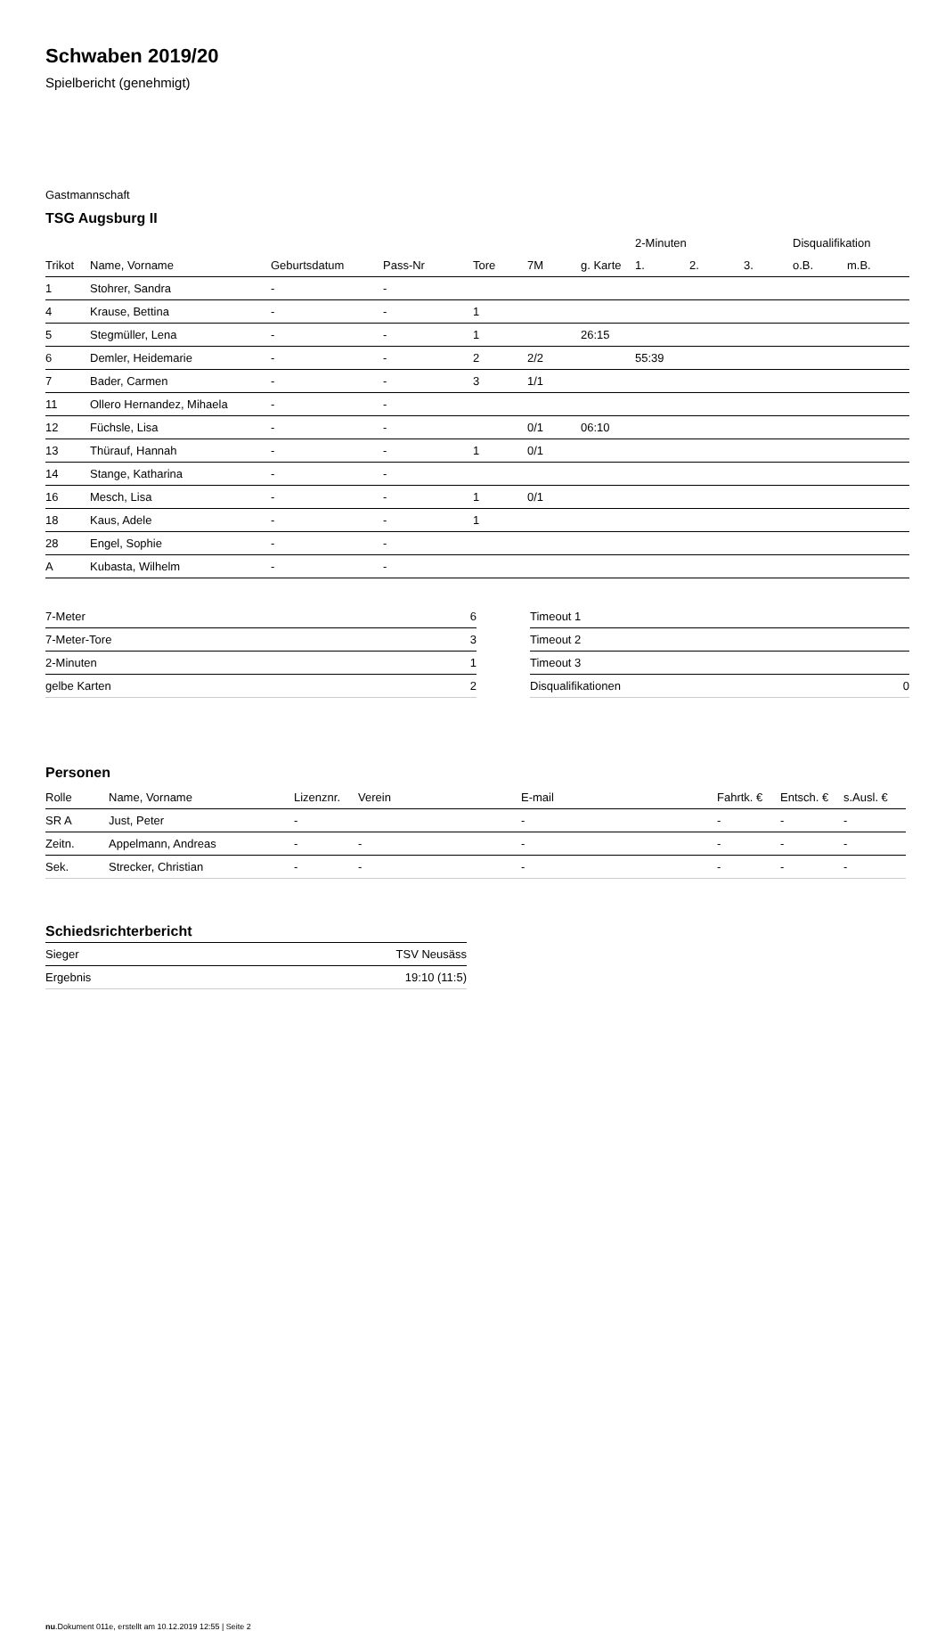Schwaben 2019/20
Spielbericht (genehmigt)
Gastmannschaft
TSG Augsburg II
| | | | | | | | 2-Minuten | | | Disqualifikation | |
| --- | --- | --- | --- | --- | --- | --- | --- | --- | --- | --- | --- |
| Trikot | Name, Vorname | Geburtsdatum | Pass-Nr | Tore | 7M | g. Karte | 1. | 2. | 3. | o.B. | m.B. |
| 1 | Stohrer, Sandra | - | - | | | | | | | | |
| 4 | Krause, Bettina | - | - | 1 | | | | | | | |
| 5 | Stegmüller, Lena | - | - | 1 | | 26:15 | | | | | |
| 6 | Demler, Heidemarie | - | - | 2 | 2/2 | | 55:39 | | | | |
| 7 | Bader, Carmen | - | - | 3 | 1/1 | | | | | | |
| 11 | Ollero Hernandez, Mihaela | - | - | | | | | | | | |
| 12 | Füchsle, Lisa | - | - | | 0/1 | 06:10 | | | | | |
| 13 | Thürauf, Hannah | - | - | 1 | 0/1 | | | | | | |
| 14 | Stange, Katharina | - | - | | | | | | | | |
| 16 | Mesch, Lisa | - | - | 1 | 0/1 | | | | | | |
| 18 | Kaus, Adele | - | - | 1 | | | | | | | |
| 28 | Engel, Sophie | - | - | | | | | | | | |
| A | Kubasta, Wilhelm | - | - | | | | | | | | |
| 7-Meter | 6 |
| 7-Meter-Tore | 3 |
| 2-Minuten | 1 |
| gelbe Karten | 2 |
| Timeout 1 | |
| Timeout 2 | |
| Timeout 3 | |
| Disqualifikationen | 0 |
Personen
| Rolle | Name, Vorname | Lizenznr. | Verein | E-mail | Fahrtk. € | Entsch. € | s.Ausl. € |
| --- | --- | --- | --- | --- | --- | --- | --- |
| SR A | Just, Peter | - | | - | - | - | - |
| Zeitn. | Appelmann, Andreas | - | - | - | - | - | - |
| Sek. | Strecker, Christian | - | - | - | - | - | - |
Schiedsrichterbericht
| Sieger | TSV Neusäss |
| Ergebnis | 19:10 (11:5) |
nu.Dokument 011e, erstellt am 10.12.2019 12:55 | Seite 2